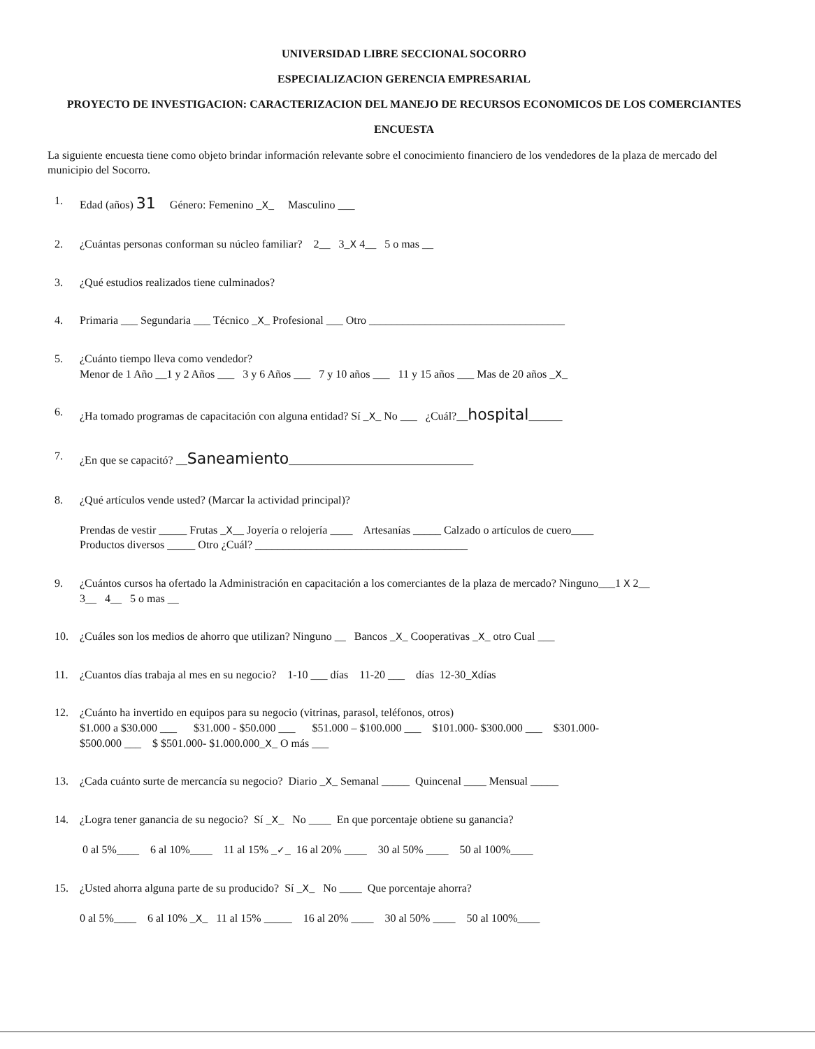UNIVERSIDAD LIBRE SECCIONAL SOCORRO
ESPECIALIZACION GERENCIA EMPRESARIAL
PROYECTO DE INVESTIGACION: CARACTERIZACION DEL MANEJO DE RECURSOS ECONOMICOS DE LOS COMERCIANTES
ENCUESTA
La siguiente encuesta tiene como objeto brindar información relevante sobre el conocimiento financiero de los vendedores de la plaza de mercado del municipio del Socorro.
1. Edad (años) 31 Género: Femenino _X_ Masculino ___
2. ¿Cuántas personas conforman su núcleo familiar? 2__ 3_X 4__ 5 o mas __
3. ¿Qué estudios realizados tiene culminados?
4. Primaria ___ Segundaria ___ Técnico _X_ Profesional ___ Otro ___________________________________
5. ¿Cuánto tiempo lleva como vendedor?
Menor de 1 Año __1 y 2 Años ___ 3 y 6 Años ___ 7 y 10 años ___ 11 y 15 años ___ Mas de 20 años _X_
6. ¿Ha tomado programas de capacitación con alguna entidad? Sí _X_ No ___ ¿Cuál?__hospital______
7. ¿En que se capacitó? __Saneamiento_________________________________
8. ¿Qué artículos vende usted? (Marcar la actividad principal)?
Prendas de vestir _____ Frutas _X__ Joyería o relojería ____ Artesanías _____ Calzado o artículos de cuero____
Productos diversos _____ Otro ¿Cuál? ______________________________________
9. ¿Cuántos cursos ha ofertado la Administración en capacitación a los comerciantes de la plaza de mercado? Ninguno___1 X 2__
3__ 4__ 5 o mas __
10. ¿Cuáles son los medios de ahorro que utilizan? Ninguno __ Bancos _X_ Cooperativas _X_ otro Cual ___
11. ¿Cuantos días trabaja al mes en su negocio? 1-10 ___ días 11-20 ___ días 12-30_Xdías
12. ¿Cuánto ha invertido en equipos para su negocio (vitrinas, parasol, teléfonos, otros)
$1.000 a $30.000 ___ $31.000 - $50.000 ___ $51.000 – $100.000 ___ $101.000- $300.000 ___ $301.000-
$500.000 ___ $ $501.000- $1.000.000_X_ O más ___
13. ¿Cada cuánto surte de mercancía su negocio? Diario _X_ Semanal _____ Quincenal ____ Mensual _____
14. ¿Logra tener ganancia de su negocio? Sí _X_ No ____ En que porcentaje obtiene su ganancia?
0 al 5%____ 6 al 10%____ 11 al 15% _✓_ 16 al 20% ____ 30 al 50% ____ 50 al 100%____
15. ¿Usted ahorra alguna parte de su producido? Sí _X_ No ____ Que porcentaje ahorra?
0 al 5%____ 6 al 10% _X_ 11 al 15% _____ 16 al 20% ____ 30 al 50% ____ 50 al 100%____